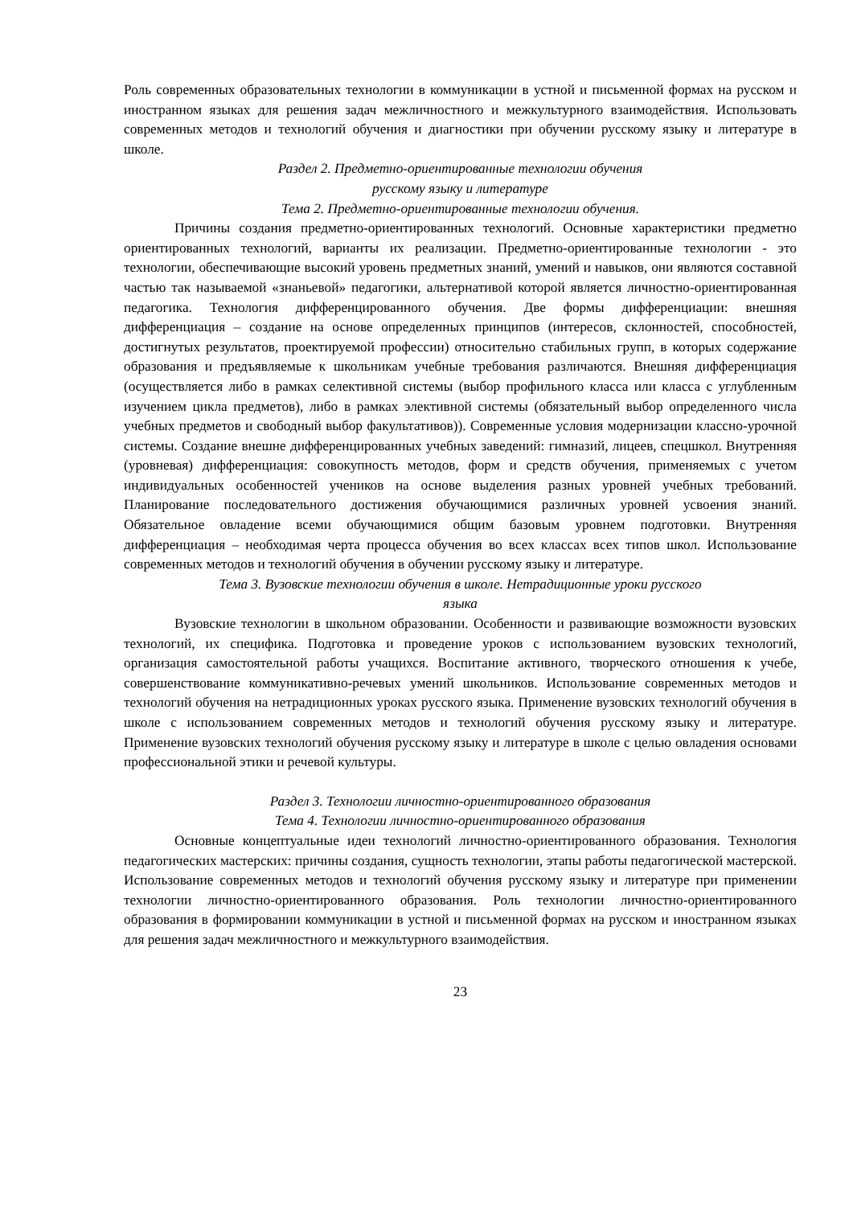Роль современных образовательных технологии в коммуникации в устной и письменной формах на русском и иностранном языках для решения задач межличностного и межкультурного взаимодействия. Использовать современных методов и технологий обучения и диагностики при обучении русскому языку и литературе в школе.
Раздел 2. Предметно-ориентированные технологии обучения
русскому языку и литературе
Тема 2. Предметно-ориентированные технологии обучения.
Причины создания предметно-ориентированных технологий. Основные характеристики предметно ориентированных технологий, варианты их реализации. Предметно-ориентированные технологии - это технологии, обеспечивающие высокий уровень предметных знаний, умений и навыков, они являются составной частью так называемой «знаньевой» педагогики, альтернативой которой является личностно-ориентированная педагогика. Технология дифференцированного обучения. Две формы дифференциации: внешняя дифференциация – создание на основе определенных принципов (интересов, склонностей, способностей, достигнутых результатов, проектируемой профессии) относительно стабильных групп, в которых содержание образования и предъявляемые к школьникам учебные требования различаются. Внешняя дифференциация (осуществляется либо в рамках селективной системы (выбор профильного класса или класса с углубленным изучением цикла предметов), либо в рамках элективной системы (обязательный выбор определенного числа учебных предметов и свободный выбор факультативов)). Современные условия модернизации классно-урочной системы. Создание внешне дифференцированных учебных заведений: гимназий, лицеев, спецшкол. Внутренняя (уровневая) дифференциация: совокупность методов, форм и средств обучения, применяемых с учетом индивидуальных особенностей учеников на основе выделения разных уровней учебных требований. Планирование последовательного достижения обучающимися различных уровней усвоения знаний. Обязательное овладение всеми обучающимися общим базовым уровнем подготовки. Внутренняя дифференциация – необходимая черта процесса обучения во всех классах всех типов школ. Использование современных методов и технологий обучения в обучении русскому языку и литературе.
Тема 3. Вузовские технологии обучения в школе. Нетрадиционные уроки русского
языка
Вузовские технологии в школьном образовании. Особенности и развивающие возможности вузовских технологий, их специфика. Подготовка и проведение уроков с использованием вузовских технологий, организация самостоятельной работы учащихся. Воспитание активного, творческого отношения к учебе, совершенствование коммуникативно-речевых умений школьников. Использование современных методов и технологий обучения на нетрадиционных уроках русского языка. Применение вузовских технологий обучения в школе с использованием современных методов и технологий обучения русскому языку и литературе. Применение вузовских технологий обучения русскому языку и литературе в школе с целью овладения основами профессиональной этики и речевой культуры.
Раздел 3. Технологии личностно-ориентированного образования
Тема 4. Технологии личностно-ориентированного образования
Основные концептуальные идеи технологий личностно-ориентированного образования. Технология педагогических мастерских: причины создания, сущность технологии, этапы работы педагогической мастерской. Использование современных методов и технологий обучения русскому языку и литературе при применении технологии личностно-ориентированного образования. Роль технологии личностно-ориентированного образования в формировании коммуникации в устной и письменной формах на русском и иностранном языках для решения задач межличностного и межкультурного взаимодействия.
23